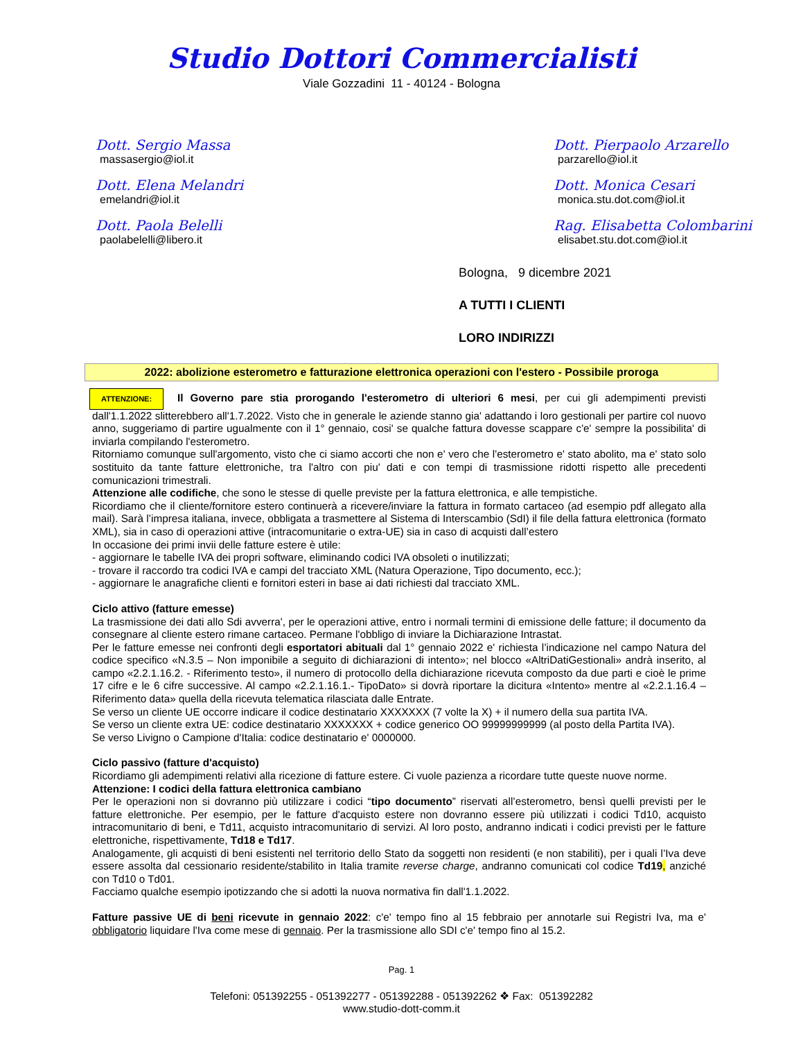Studio Dottori Commercialisti
Viale Gozzadini 11 - 40124 - Bologna
Dott. Sergio Massa
massasergio@iol.it
Dott. Elena Melandri
emelandri@iol.it
Dott. Paola Belelli
paolabelelli@libero.it
Dott. Pierpaolo Arzarello
parzarello@iol.it
Dott. Monica Cesari
monica.stu.dot.com@iol.it
Rag. Elisabetta Colombarini
elisabet.stu.dot.com@iol.it
Bologna, 9 dicembre 2021
A TUTTI I CLIENTI
LORO INDIRIZZI
2022: abolizione esterometro e fatturazione elettronica operazioni con l'estero - Possibile proroga
ATTENZIONE: Il Governo pare stia prorogando l'esterometro di ulteriori 6 mesi, per cui gli adempimenti previsti dall'1.1.2022 slitterebbero all'1.7.2022. Visto che in generale le aziende stanno gia' adattando i loro gestionali per partire col nuovo anno, suggeriamo di partire ugualmente con il 1° gennaio, cosi' se qualche fattura dovesse scappare c'e' sempre la possibilita' di inviarla compilando l'esterometro.
Ritorniamo comunque sull'argomento, visto che ci siamo accorti che non e' vero che l'esterometro e' stato abolito, ma e' stato solo sostituito da tante fatture elettroniche, tra l'altro con piu' dati e con tempi di trasmissione ridotti rispetto alle precedenti comunicazioni trimestrali.
Attenzione alle codifiche, che sono le stesse di quelle previste per la fattura elettronica, e alle tempistiche.
Ricordiamo che il cliente/fornitore estero continuerà a ricevere/inviare la fattura in formato cartaceo (ad esempio pdf allegato alla mail). Sarà l’impresa italiana, invece, obbligata a trasmettere al Sistema di Interscambio (SdI) il file della fattura elettronica (formato XML), sia in caso di operazioni attive (intracomunitarie o extra-UE) sia in caso di acquisti dall’estero
In occasione dei primi invii delle fatture estere è utile:
- aggiornare le tabelle IVA dei propri software, eliminando codici IVA obsoleti o inutilizzati;
- trovare il raccordo tra codici IVA e campi del tracciato XML (Natura Operazione, Tipo documento, ecc.);
- aggiornare le anagrafiche clienti e fornitori esteri in base ai dati richiesti dal tracciato XML.
Ciclo attivo (fatture emesse)
La trasmissione dei dati allo Sdi avverra', per le operazioni attive, entro i normali termini di emissione delle fatture; il documento da consegnare al cliente estero rimane cartaceo. Permane l'obbligo di inviare la Dichiarazione Intrastat.
Per le fatture emesse nei confronti degli esportatori abituali dal 1° gennaio 2022 e' richiesta l’indicazione nel campo Natura del codice specifico «N.3.5 – Non imponibile a seguito di dichiarazioni di intento»; nel blocco «AltriDatiGestionali» andrà inserito, al campo «2.2.1.16.2. - Riferimento testo», il numero di protocollo della dichiarazione ricevuta composto da due parti e cioè le prime 17 cifre e le 6 cifre successive. Al campo «2.2.1.16.1.- TipoDato» si dovrà riportare la dicitura «Intento» mentre al «2.2.1.16.4 – Riferimento data» quella della ricevuta telematica rilasciata dalle Entrate.
Se verso un cliente UE occorre indicare il codice destinatario XXXXXXX (7 volte la X) + il numero della sua partita IVA.
Se verso un cliente extra UE: codice destinatario XXXXXXX + codice generico OO 99999999999 (al posto della Partita IVA).
Se verso Livigno o Campione d'Italia: codice destinatario e' 0000000.
Ciclo passivo (fatture d'acquisto)
Ricordiamo gli adempimenti relativi alla ricezione di fatture estere. Ci vuole pazienza a ricordare tutte queste nuove norme.
Attenzione: I codici della fattura elettronica cambiano
Per le operazioni non si dovranno più utilizzare i codici “tipo documento” riservati all’esterometro, bensì quelli previsti per le fatture elettroniche. Per esempio, per le fatture d'acquisto estere non dovranno essere più utilizzati i codici Td10, acquisto intracomunitario di beni, e Td11, acquisto intracomunitario di servizi. Al loro posto, andranno indicati i codici previsti per le fatture elettroniche, rispettivamente, Td18 e Td17.
Analogamente, gli acquisti di beni esistenti nel territorio dello Stato da soggetti non residenti (e non stabiliti), per i quali l’Iva deve essere assolta dal cessionario residente/stabilito in Italia tramite reverse charge, andranno comunicati col codice Td19, anziché con Td10 o Td01.
Facciamo qualche esempio ipotizzando che si adotti la nuova normativa fin dall'1.1.2022.
Fatture passive UE di beni ricevute in gennaio 2022: c'e' tempo fino al 15 febbraio per annotarle sui Registri Iva, ma e' obbligatorio liquidare l'Iva come mese di gennaio. Per la trasmissione allo SDI c'e' tempo fino al 15.2.
Pag. 1
Telefoni: 051392255 - 051392277 - 051392288 - 051392262 ❖ Fax: 051392282
www.studio-dott-comm.it